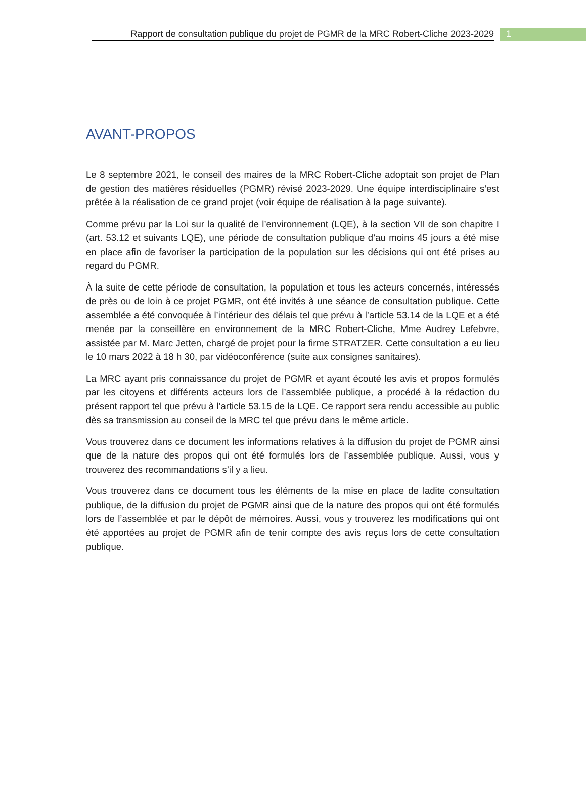Rapport de consultation publique du projet de PGMR de la MRC Robert-Cliche 2023-2029
1
AVANT-PROPOS
Le 8 septembre 2021, le conseil des maires de la MRC Robert-Cliche adoptait son projet de Plan de gestion des matières résiduelles (PGMR) révisé 2023-2029. Une équipe interdisciplinaire s’est prêtée à la réalisation de ce grand projet (voir équipe de réalisation à la page suivante).
Comme prévu par la Loi sur la qualité de l’environnement (LQE), à la section VII de son chapitre I (art. 53.12 et suivants LQE), une période de consultation publique d’au moins 45 jours a été mise en place afin de favoriser la participation de la population sur les décisions qui ont été prises au regard du PGMR.
À la suite de cette période de consultation, la population et tous les acteurs concernés, intéressés de près ou de loin à ce projet PGMR, ont été invités à une séance de consultation publique. Cette assemblée a été convoquée à l’intérieur des délais tel que prévu à l’article 53.14 de la LQE et a été menée par la conseillère en environnement de la MRC Robert-Cliche, Mme Audrey Lefebvre, assistée par M. Marc Jetten, chargé de projet pour la firme STRATZER. Cette consultation a eu lieu le 10 mars 2022 à 18 h 30, par vidéoconférence (suite aux consignes sanitaires).
La MRC ayant pris connaissance du projet de PGMR et ayant écouté les avis et propos formulés par les citoyens et différents acteurs lors de l’assemblée publique, a procédé à la rédaction du présent rapport tel que prévu à l’article 53.15 de la LQE. Ce rapport sera rendu accessible au public dès sa transmission au conseil de la MRC tel que prévu dans le même article.
Vous trouverez dans ce document les informations relatives à la diffusion du projet de PGMR ainsi que de la nature des propos qui ont été formulés lors de l’assemblée publique. Aussi, vous y trouverez des recommandations s’il y a lieu.
Vous trouverez dans ce document tous les éléments de la mise en place de ladite consultation publique, de la diffusion du projet de PGMR ainsi que de la nature des propos qui ont été formulés lors de l’assemblée et par le dépôt de mémoires. Aussi, vous y trouverez les modifications qui ont été apportées au projet de PGMR afin de tenir compte des avis reçus lors de cette consultation publique.